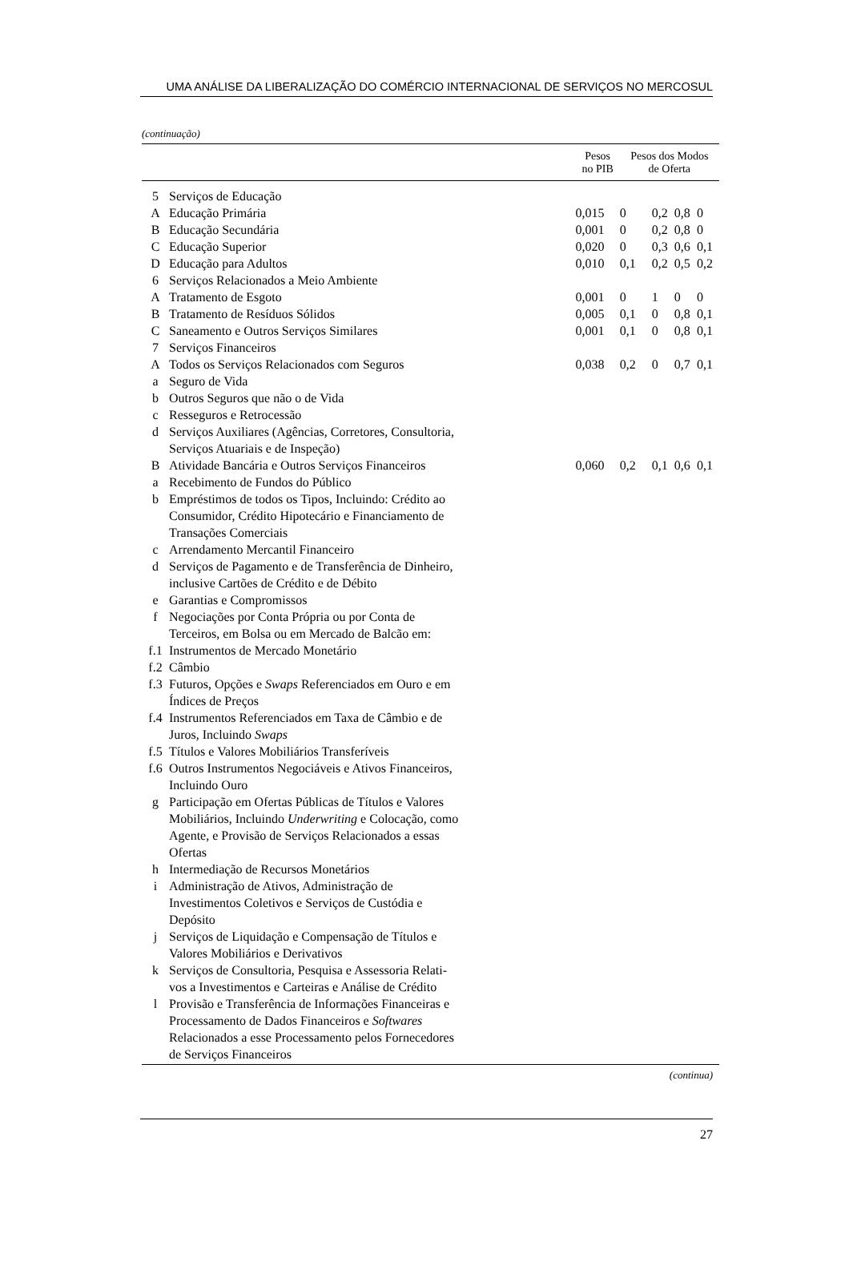UMA ANÁLISE DA LIBERALIZAÇÃO DO COMÉRCIO INTERNACIONAL DE SERVIÇOS NO MERCOSUL
(continuação)
| | | Pesos no PIB | Pesos dos Modos de Oferta | | | |
| --- | --- | --- | --- | --- | --- | --- |
| 5 | Serviços de Educação | | | | | |
| A | Educação Primária | 0,015 | 0 | 0,2 | 0,8 | 0 |
| B | Educação Secundária | 0,001 | 0 | 0,2 | 0,8 | 0 |
| C | Educação Superior | 0,020 | 0 | 0,3 | 0,6 | 0,1 |
| D | Educação para Adultos | 0,010 | 0,1 | 0,2 | 0,5 | 0,2 |
| 6 | Serviços Relacionados a Meio Ambiente | | | | | |
| A | Tratamento de Esgoto | 0,001 | 0 | 1 | 0 | 0 |
| B | Tratamento de Resíduos Sólidos | 0,005 | 0,1 | 0 | 0,8 | 0,1 |
| C | Saneamento e Outros Serviços Similares | 0,001 | 0,1 | 0 | 0,8 | 0,1 |
| 7 | Serviços Financeiros | | | | | |
| A | Todos os Serviços Relacionados com Seguros | 0,038 | 0,2 | 0 | 0,7 | 0,1 |
| a | Seguro de Vida | | | | | |
| b | Outros Seguros que não o de Vida | | | | | |
| c | Resseguros e Retrocessão | | | | | |
| d | Serviços Auxiliares (Agências, Corretores, Consultoria, Serviços Atuariais e de Inspeção) | | | | | |
| B | Atividade Bancária e Outros Serviços Financeiros | 0,060 | 0,2 | 0,1 | 0,6 | 0,1 |
| a | Recebimento de Fundos do Público | | | | | |
| b | Empréstimos de todos os Tipos, Incluindo: Crédito ao Consumidor, Crédito Hipotecário e Financiamento de Transações Comerciais | | | | | |
| c | Arrendamento Mercantil Financeiro | | | | | |
| d | Serviços de Pagamento e de Transferência de Dinheiro, inclusive Cartões de Crédito e de Débito | | | | | |
| e | Garantias e Compromissos | | | | | |
| f | Negociações por Conta Própria ou por Conta de Terceiros, em Bolsa ou em Mercado de Balcão em: | | | | | |
| f.1 | Instrumentos de Mercado Monetário | | | | | |
| f.2 | Câmbio | | | | | |
| f.3 | Futuros, Opções e Swaps Referenciados em Ouro e em Índices de Preços | | | | | |
| f.4 | Instrumentos Referenciados em Taxa de Câmbio e de Juros, Incluindo Swaps | | | | | |
| f.5 | Títulos e Valores Mobiliários Transferíveis | | | | | |
| f.6 | Outros Instrumentos Negociáveis e Ativos Financeiros, Incluindo Ouro | | | | | |
| g | Participação em Ofertas Públicas de Títulos e Valores Mobiliários, Incluindo Underwriting e Colocação, como Agente, e Provisão de Serviços Relacionados a essas Ofertas | | | | | |
| h | Intermediação de Recursos Monetários | | | | | |
| i | Administração de Ativos, Administração de Investimentos Coletivos e Serviços de Custódia e Depósito | | | | | |
| j | Serviços de Liquidação e Compensação de Títulos e Valores Mobiliários e Derivativos | | | | | |
| k | Serviços de Consultoria, Pesquisa e Assessoria Relati- vos a Investimentos e Carteiras e Análise de Crédito | | | | | |
| l | Provisão e Transferência de Informações Financeiras e Processamento de Dados Financeiros e Softwares Relacionados a esse Processamento pelos Fornecedores de Serviços Financeiros | | | | | |
(continua)
27